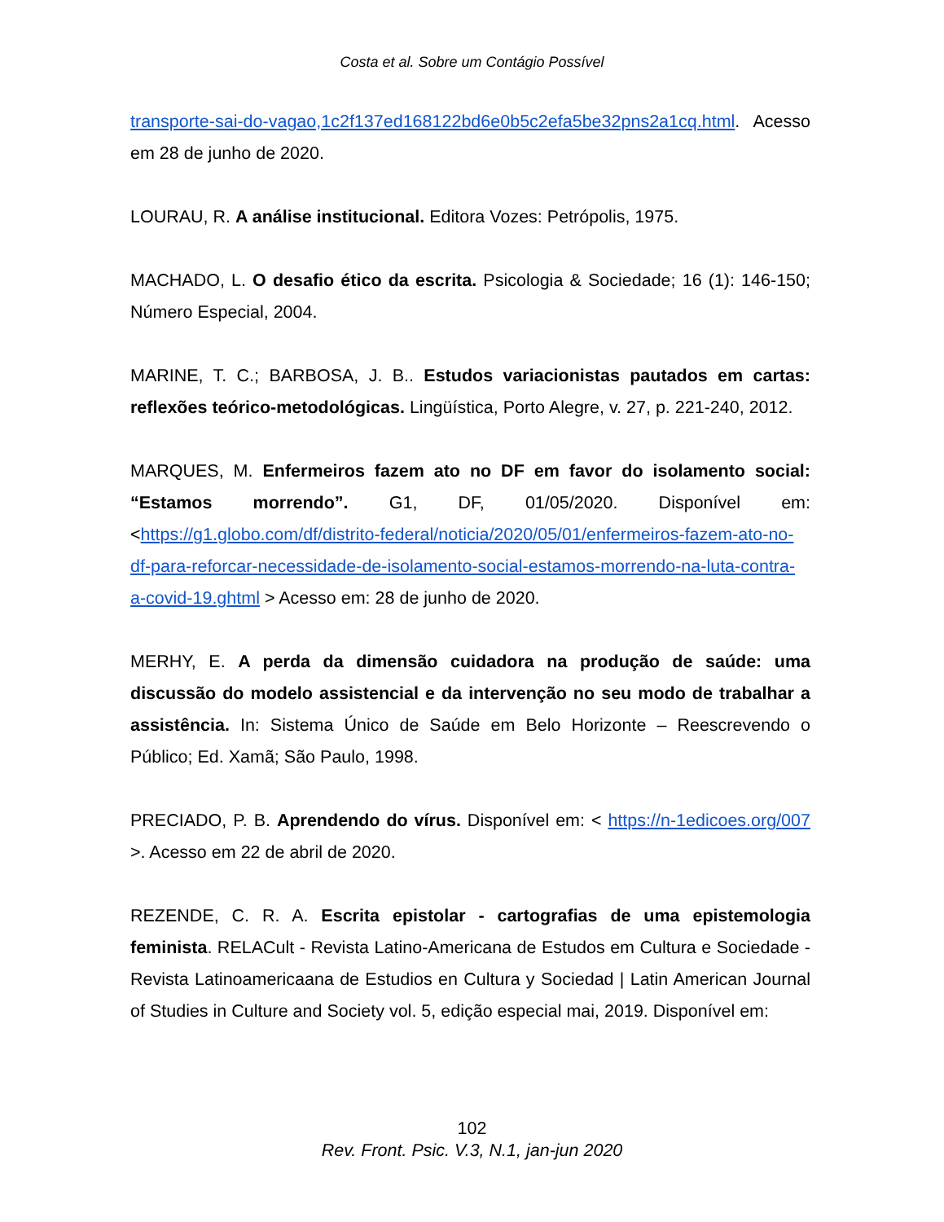Costa et al. Sobre um Contágio Possível
transporte-sai-do-vagao,1c2f137ed168122bd6e0b5c2efa5be32pns2a1cq.html. Acesso em 28 de junho de 2020.
LOURAU, R. A análise institucional. Editora Vozes: Petrópolis, 1975.
MACHADO, L. O desafio ético da escrita. Psicologia & Sociedade; 16 (1): 146-150; Número Especial, 2004.
MARINE, T. C.; BARBOSA, J. B.. Estudos variacionistas pautados em cartas: reflexões teórico-metodológicas. Lingüística, Porto Alegre, v. 27, p. 221-240, 2012.
MARQUES, M. Enfermeiros fazem ato no DF em favor do isolamento social: “Estamos morrendo”. G1, DF, 01/05/2020. Disponível em: <https://g1.globo.com/df/distrito-federal/noticia/2020/05/01/enfermeiros-fazem-ato-no-df-para-reforcar-necessidade-de-isolamento-social-estamos-morrendo-na-luta-contra-a-covid-19.ghtml > Acesso em: 28 de junho de 2020.
MERHY, E. A perda da dimensão cuidadora na produção de saúde: uma discussão do modelo assistencial e da intervenção no seu modo de trabalhar a assistência. In: Sistema Único de Saúde em Belo Horizonte – Reescrevendo o Público; Ed. Xamã; São Paulo, 1998.
PRECIADO, P. B. Aprendendo do vírus. Disponível em: < https://n-1edicoes.org/007 >. Acesso em 22 de abril de 2020.
REZENDE, C. R. A. Escrita epistolar - cartografias de uma epistemologia feminista. RELACult - Revista Latino-Americana de Estudos em Cultura e Sociedade - Revista Latinoamericaana de Estudios en Cultura y Sociedad | Latin American Journal of Studies in Culture and Society vol. 5, edição especial mai, 2019. Disponível em:
102
Rev. Front. Psic. V.3, N.1, jan-jun 2020